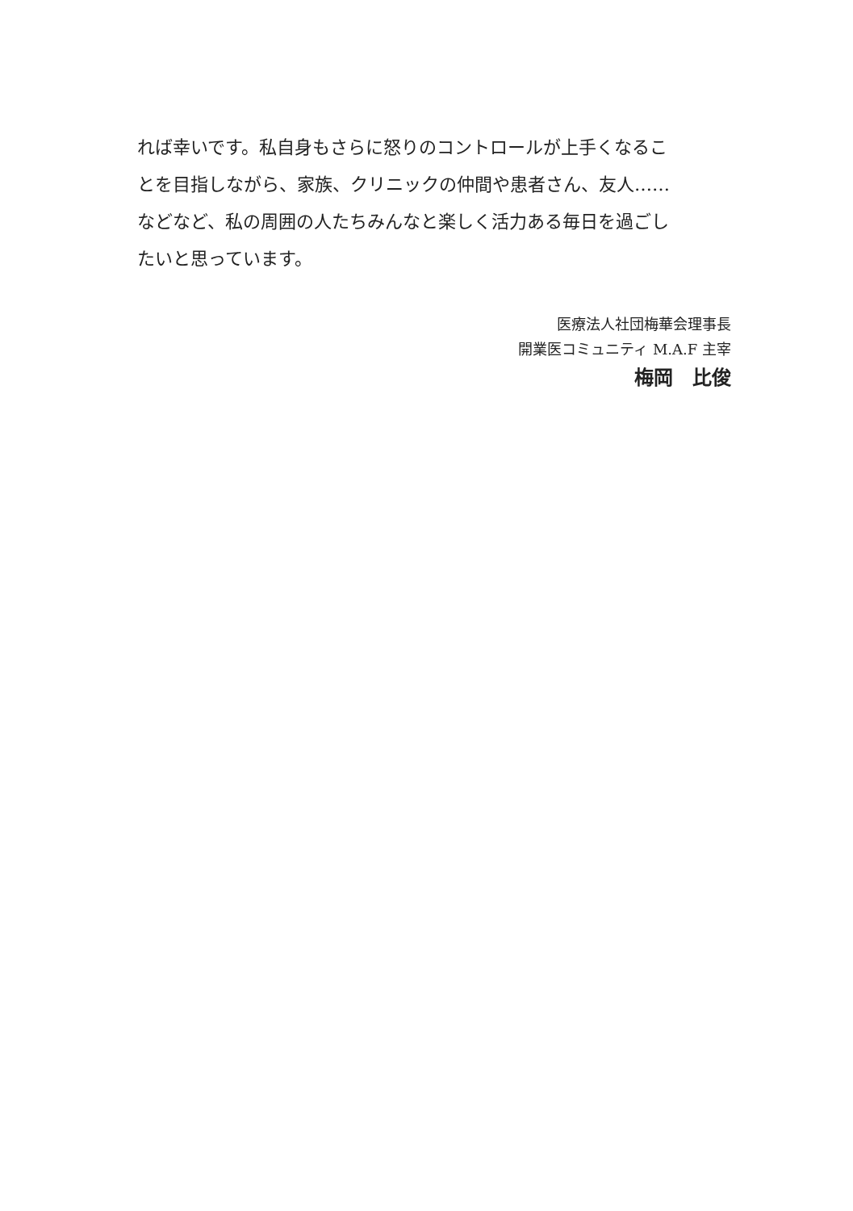れば幸いです。私自身もさらに怒りのコントロールが上手くなるこ
とを目指しながら、家族、クリニックの仲間や患者さん、友人……
などなど、私の周囲の人たちみんなと楽しく活力ある毎日を過ごし
たいと思っています。
医療法人社団梅華会理事長
開業医コミュニティ M.A.F 主宰
梅岡　比俊